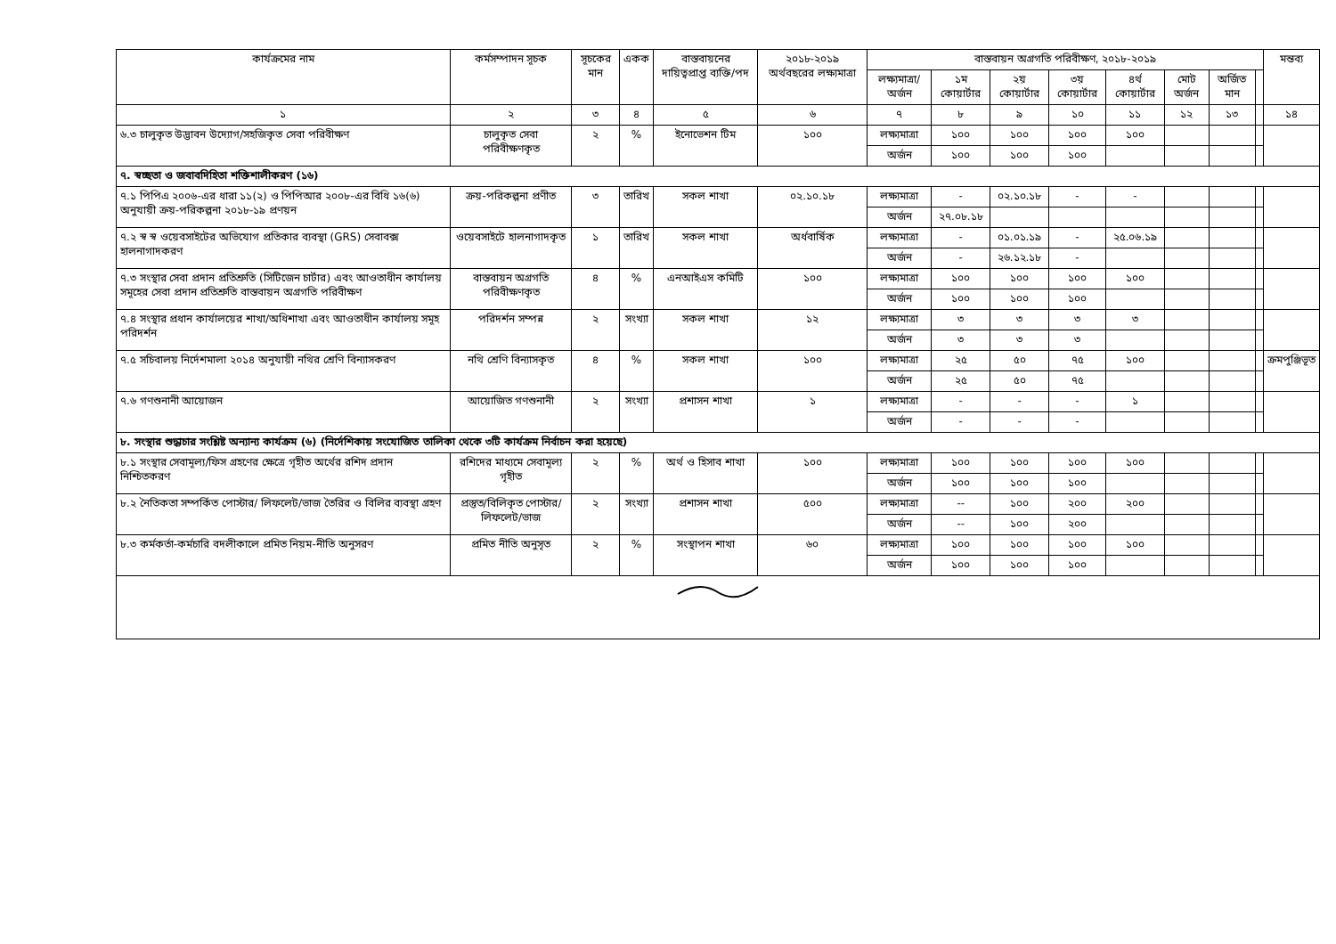| কার্যক্রমের নাম | কর্মসম্পাদন সূচক | সূচকের মান | একক | বাস্তবায়নের দায়িত্বপ্রাপ্ত ব্যক্তি/পদ | ২০১৮-২০১৯ অর্থবছরের লক্ষ্যমাত্রা | বাস্তবায়ন অগ্রগতি পরিবীক্ষণ, ২০১৮-২০১৯ | | | | | | | | মন্তব্য |
| --- | --- | --- | --- | --- | --- | --- | --- | --- | --- | --- | --- | --- | --- | --- |
| | | | | | | লক্ষ্যমাত্রা/ অর্জন | ১ম কোয়ার্টার | ২য় কোয়ার্টার | ৩য় কোয়ার্টার | ৪র্থ কোয়ার্টার | মোট অর্জন | অর্জিত মান | | |
| ১ | ২ | ৩ | ৪ | ৫ | ৬ | ৭ | ৮ | ৯ | ১০ | ১১ | ১২ | ১৩ | | ১৪ |
| ৬.৩ চালুকৃত উদ্ভাবন উদ্যোগ/সহজিকৃত সেবা পরিবীক্ষণ | চালুকৃত সেবা পরিবীক্ষণকৃত | ২ | % | ইনোভেশন টিম | ১০০ | লক্ষ্যমাত্রা | ১০০ | ১০০ | ১০০ | ১০০ | | | | |
| | | | | | | অর্জন | ১০০ | ১০০ | ১০০ | | | | | |
| ৭. স্বচ্ছতা ও জবাবদিহিতা শক্তিশালীকরণ (১৬) | | | | | | | | | | | | | | |
| ৭.১ পিপিএ ২০০৬-এর ধারা ১১(২) ও পিপিআর ২০০৮-এর বিধি ১৬(৬) অনুযায়ী ক্রয়-পরিকল্পনা ২০১৮-১৯ প্রণয়ন | ক্রয়-পরিকল্পনা প্রণীত | ৩ | তারিখ | সকল শাখা | ০২.১০.১৮ | লক্ষ্যমাত্রা | - | ০২.১০.১৮ | - | - | | | | |
| | | | | | | অর্জন | ২৭.০৮.১৮ | | | | | | | |
| ৭.২ স্ব স্ব ওয়েবসাইটের অভিযোগ প্রতিকার ব্যবস্থা (GRS) সেবাবক্স হালনাগাদকরণ | ওয়েবসাইটে হালনাগাদকৃত | ১ | তারিখ | সকল শাখা | অর্ধবার্ষিক | লক্ষ্যমাত্রা | - | ০১.০১.১৯ | - | ২৫.০৬.১৯ | | | | |
| | | | | | | অর্জন | - | ২৬.১২.১৮ | - | | | | | |
| ৭.৩ সংস্থার সেবা প্রদান প্রতিশ্রুতি (সিটিজেন চার্টার) এবং আওতাধীন কার্যালয় সমূহের সেবা প্রদান প্রতিশ্রুতি বাস্তবায়ন অগ্রগতি পরিবীক্ষণ | বাস্তবায়ন অগ্রগতি পরিবীক্ষণকৃত | ৪ | % | এনআইএস কমিটি | ১০০ | লক্ষ্যমাত্রা | ১০০ | ১০০ | ১০০ | ১০০ | | | | |
| | | | | | | অর্জন | ১০০ | ১০০ | ১০০ | | | | | |
| ৭.৪ সংস্থার প্রধান কার্যালয়ের শাখা/অধিশাখা এবং আওতাধীন কার্যালয় সমূহ পরিদর্শন | পরিদর্শন সম্পন্ন | ২ | সংখ্যা | সকল শাখা | ১২ | লক্ষ্যমাত্রা | ৩ | ৩ | ৩ | ৩ | | | | |
| | | | | | | অর্জন | ৩ | ৩ | ৩ | | | | | |
| ৭.৫ সচিবালয় নির্দেশমালা ২০১৪ অনুযায়ী নথির শ্রেণি বিন্যাসকরণ | নথি শ্রেণি বিন্যাসকৃত | ৪ | % | সকল শাখা | ১০০ | লক্ষ্যমাত্রা | ২৫ | ৫০ | ৭৫ | ১০০ | | | | ক্রমপুঞ্জিভূত |
| | | | | | | অর্জন | ২৫ | ৫০ | ৭৫ | | | | | |
| ৭.৬ গণশুনানী আয়োজন | আয়োজিত গণশুনানী | ২ | সংখ্যা | প্রশাসন শাখা | ১ | লক্ষ্যমাত্রা | - | - | - | ১ | | | | |
| | | | | | | অর্জন | - | - | - | | | | | |
| ৮. সংস্থার শুদ্ধাচার সংশ্লিষ্ট অন্যান্য কার্যক্রম (৬) (নির্দেশিকায় সংযোজিত তালিকা থেকে ৩টি কার্যক্রম নির্বাচন করা হয়েছে) | | | | | | | | | | | | | | |
| ৮.১ সংস্থার সেবামূল্য/ফিস গ্রহণের ক্ষেত্রে গৃহীত অর্থের রশিদ প্রদান নিশ্চিতকরণ | রশিদের মাধ্যমে সেবামূল্য গৃহীত | ২ | % | অর্থ ও হিসাব শাখা | ১০০ | লক্ষ্যমাত্রা | ১০০ | ১০০ | ১০০ | ১০০ | | | | |
| | | | | | | অর্জন | ১০০ | ১০০ | ১০০ | | | | | |
| ৮.২ নৈতিকতা সম্পর্কিত পোস্টার/ লিফলেট/ভাজ তৈরির ও বিলির ব্যবস্থা গ্রহণ | প্রস্তুত/বিলিকৃত পোস্টার/ লিফলেট/ভাজ | ২ | সংখ্যা | প্রশাসন শাখা | ৫০০ | লক্ষ্যমাত্রা | -- | ১০০ | ২০০ | ২০০ | | | | |
| | | | | | | অর্জন | -- | ১০০ | ২০০ | | | | | |
| ৮.৩ কর্মকর্তা-কর্মচারি বদলীকালে প্রমিত নিয়ম-নীতি অনুসরণ | প্রমিত নীতি অনুসৃত | ২ | % | সংস্থাপন শাখা | ৬০ | লক্ষ্যমাত্রা | ১০০ | ১০০ | ১০০ | ১০০ | | | | |
| | | | | | | অর্জন | ১০০ | ১০০ | ১০০ | | | | | |